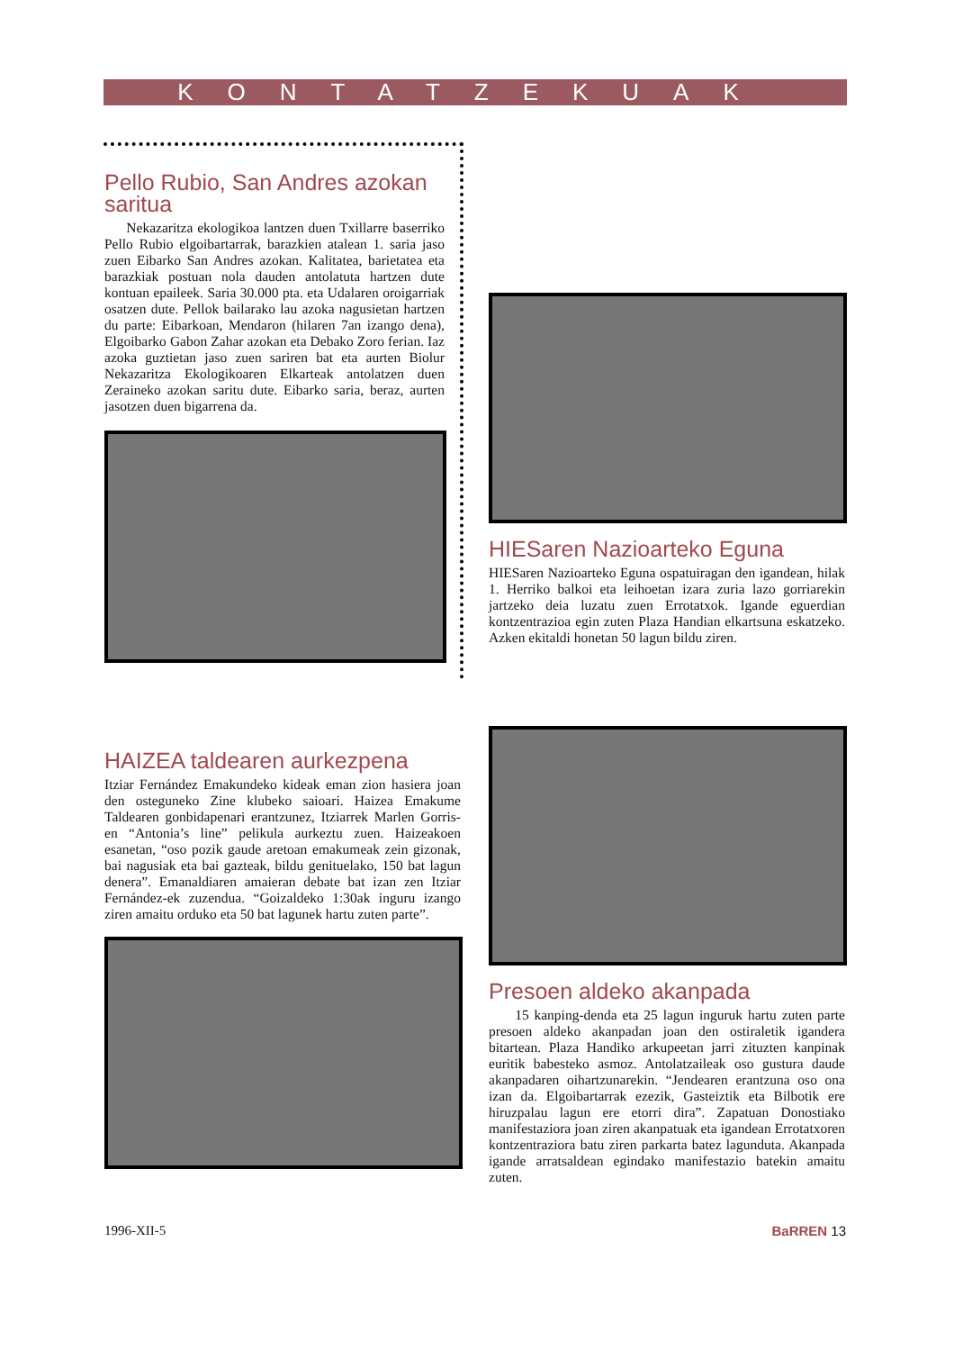KONTATZEKUAK
Pello Rubio, San Andres azokan saritua
Nekazaritza ekologikoa lantzen duen Txillarre baserriko Pello Rubio elgoibartarrak, barazkien atalean 1. saria jaso zuen Eibarko San Andres azokan. Kalitatea, barietatea eta barazkiak postuan nola dauden antolatuta hartzen dute kontuan epaileek. Saria 30.000 pta. eta Udalaren oroigarriak osatzen dute. Pellok bailarako lau azoka nagusietan hartzen du parte: Eibarkoan, Mendaron (hilaren 7an izango dena), Elgoibarko Gabon Zahar azokan eta Debako Zoro ferian. Iaz azoka guztietan jaso zuen sariren bat eta aurten Biolur Nekazaritza Ekologikoaren Elkarteak antolatzen duen Zeraineko azokan saritu dute. Eibarko saria, beraz, aurten jasotzen duen bigarrena da.
HIESaren Nazioarteko Eguna
HIESaren Nazioarteko Eguna ospatuiragan den igandean, hilak 1. Herriko balkoi eta leihoetan izara zuria lazo gorriarekin jartzeko deia luzatu zuen Errotatxok. Igande eguerdian kontzentrazioa egin zuten Plaza Handian elkartsuna eskatzeko. Azken ekitaldi honetan 50 lagun bildu ziren.
HAIZEA taldearen aurkezpena
Itziar Fernández Emakundeko kideak eman zion hasiera joan den osteguneko Zine klubeko saioari. Haizea Emakume Taldearen gonbidapenari erantzunez, Itziarrek Marlen Gorris-en “Antonia’s line” pelikula aurkeztu zuen. Haizeakoen esanetan, “oso pozik gaude aretoan emakumeak zein gizonak, bai nagusiak eta bai gazteak, bildu genituelako, 150 bat lagun denera”. Emanaldiaren amaieran debate bat izan zen Itziar Fernández-ek zuzendua. “Goizaldeko 1:30ak inguru izango ziren amaitu orduko eta 50 bat lagunek hartu zuten parte”.
Presoen aldeko akanpada
15 kanping-denda eta 25 lagun inguruk hartu zuten parte presoen aldeko akanpadan joan den ostiraletik igandera bitartean. Plaza Handiko arkupeetan jarri zituzten kanpinak euritik babesteko asmoz. Antolatzaileak oso gustura daude akanpadaren oihartzunarekin. “Jendearen erantzuna oso ona izan da. Elgoibartarrak ezezik, Gasteiztik eta Bilbotik ere hiruzpalau lagun ere etorri dira”. Zapatuan Donostiako manifestaziora joan ziren akanpatuak eta igandean Errotatxoren kontzentraziora batu ziren parkarta batez lagunduta. Akanpada igande arratsaldean egindako manifestazio batekin amaitu zuten.
1996-XII-5 BaRREN 13